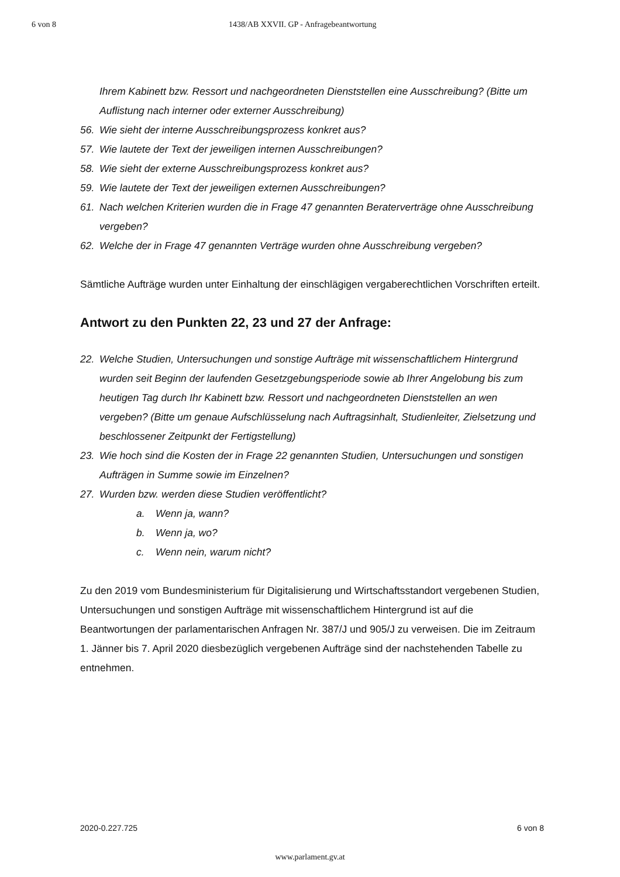6 von 8 1438/AB XXVII. GP - Anfragebeantwortung
Ihrem Kabinett bzw. Ressort und nachgeordneten Dienststellen eine Ausschreibung? (Bitte um Auflistung nach interner oder externer Ausschreibung)
56. Wie sieht der interne Ausschreibungsprozess konkret aus?
57. Wie lautete der Text der jeweiligen internen Ausschreibungen?
58. Wie sieht der externe Ausschreibungsprozess konkret aus?
59. Wie lautete der Text der jeweiligen externen Ausschreibungen?
61. Nach welchen Kriterien wurden die in Frage 47 genannten Beraterverträge ohne Ausschreibung vergeben?
62. Welche der in Frage 47 genannten Verträge wurden ohne Ausschreibung vergeben?
Sämtliche Aufträge wurden unter Einhaltung der einschlägigen vergaberechtlichen Vorschriften erteilt.
Antwort zu den Punkten 22, 23 und 27 der Anfrage:
22. Welche Studien, Untersuchungen und sonstige Aufträge mit wissenschaftlichem Hintergrund wurden seit Beginn der laufenden Gesetzgebungsperiode sowie ab Ihrer Angelobung bis zum heutigen Tag durch Ihr Kabinett bzw. Ressort und nachgeordneten Dienststellen an wen vergeben? (Bitte um genaue Aufschlüsselung nach Auftragsinhalt, Studienleiter, Zielsetzung und beschlossener Zeitpunkt der Fertigstellung)
23. Wie hoch sind die Kosten der in Frage 22 genannten Studien, Untersuchungen und sonstigen Aufträgen in Summe sowie im Einzelnen?
27. Wurden bzw. werden diese Studien veröffentlicht?
a. Wenn ja, wann?
b. Wenn ja, wo?
c. Wenn nein, warum nicht?
Zu den 2019 vom Bundesministerium für Digitalisierung und Wirtschaftsstandort vergebenen Studien, Untersuchungen und sonstigen Aufträge mit wissenschaftlichem Hintergrund ist auf die Beantwortungen der parlamentarischen Anfragen Nr. 387/J und 905/J zu verweisen. Die im Zeitraum 1. Jänner bis 7. April 2020 diesbezüglich vergebenen Aufträge sind der nachstehenden Tabelle zu entnehmen.
2020-0.227.725 6 von 8
www.parlament.gv.at